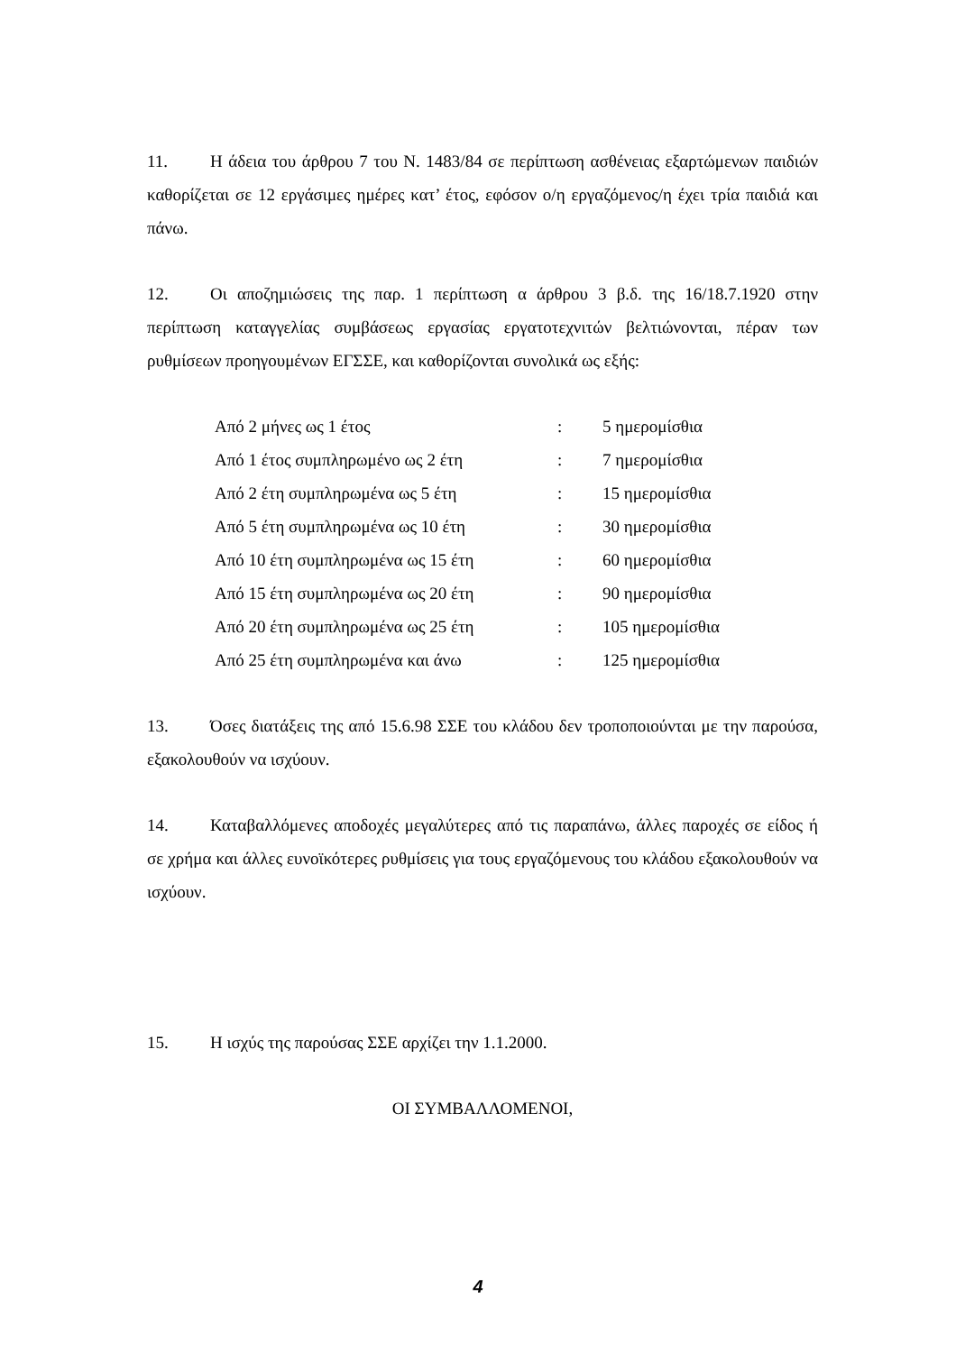11. Η άδεια του άρθρου 7 του Ν. 1483/84 σε περίπτωση ασθένειας εξαρτώμενων παιδιών καθορίζεται σε 12 εργάσιμες ημέρες κατ’ έτος, εφόσον ο/η εργαζόμενος/η έχει τρία παιδιά και πάνω.
12. Οι αποζημιώσεις της παρ. 1 περίπτωση α άρθρου 3 β.δ. της 16/18.7.1920 στην περίπτωση καταγγελίας συμβάσεως εργασίας εργατοτεχνιτών βελτιώνονται, πέραν των ρυθμίσεων προηγουμένων ΕΓΣΣΕ, και καθορίζονται συνολικά ως εξής:
| Από 2 μήνες ως 1 έτος | : | 5 ημερομίσθια |
| Από 1 έτος συμπληρωμένο ως 2 έτη | : | 7 ημερομίσθια |
| Από 2 έτη συμπληρωμένα ως 5 έτη | : | 15 ημερομίσθια |
| Από 5 έτη συμπληρωμένα ως 10 έτη | : | 30 ημερομίσθια |
| Από 10 έτη συμπληρωμένα ως 15 έτη | : | 60 ημερομίσθια |
| Από 15 έτη συμπληρωμένα ως 20 έτη | : | 90 ημερομίσθια |
| Από 20 έτη συμπληρωμένα ως 25 έτη | : | 105 ημερομίσθια |
| Από 25 έτη συμπληρωμένα και άνω | : | 125 ημερομίσθια |
13. Όσες διατάξεις της από 15.6.98 ΣΣΕ του κλάδου δεν τροποποιούνται με την παρούσα, εξακολουθούν να ισχύουν.
14. Καταβαλλόμενες αποδοχές μεγαλύτερες από τις παραπάνω, άλλες παροχές σε είδος ή σε χρήμα και άλλες ευνοϊκότερες ρυθμίσεις για τους εργαζόμενους του κλάδου εξακολουθούν να ισχύουν.
15. Η ισχύς της παρούσας ΣΣΕ αρχίζει την 1.1.2000.
ΟΙ ΣΥΜΒΑΛΛΟΜΕΝΟΙ,
4